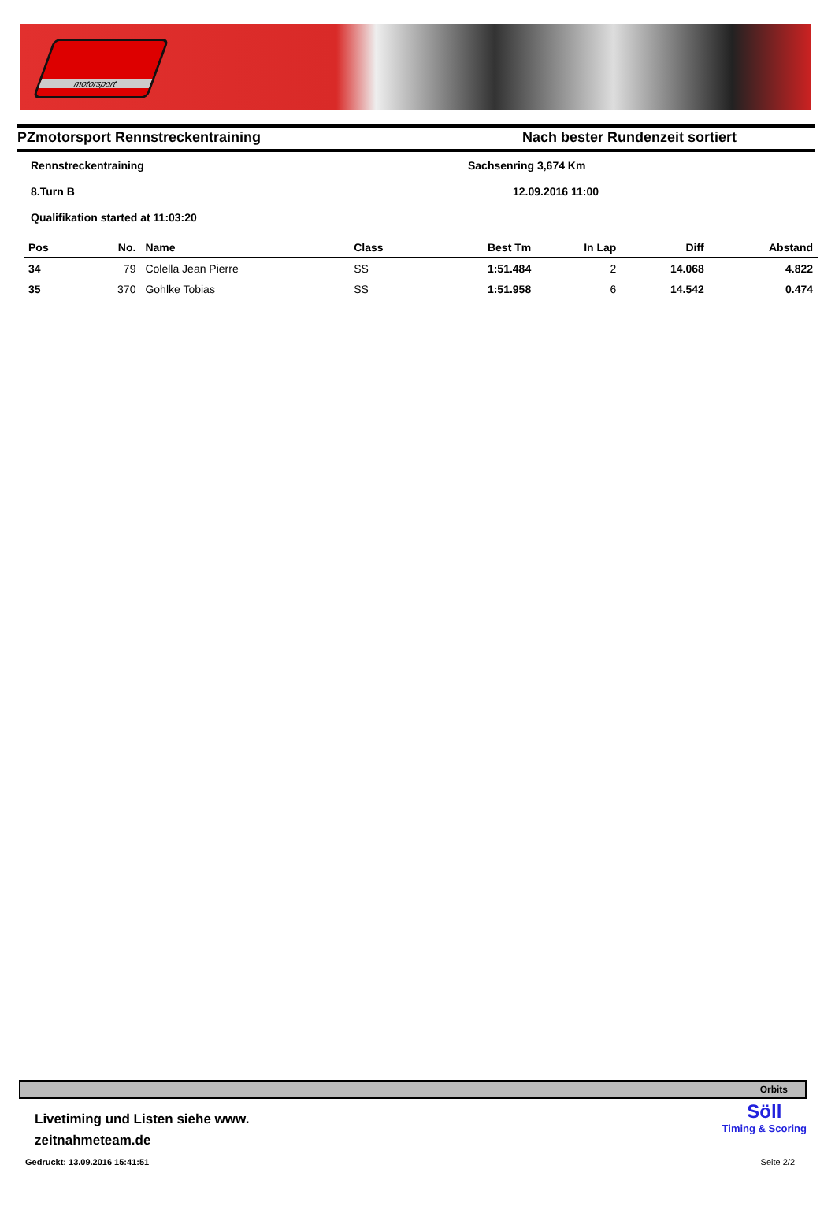motorsport
PZmotorsport Rennstreckentraining
Nach bester Rundenzeit sortiert
Rennstreckentraining Sachsenring 3,674 Km
8.Turn B 12.09.2016 11:00
Qualifikation started at 11:03:20
| Pos | No. | Name | Class | Best Tm | In Lap | Diff | Abstand |
| --- | --- | --- | --- | --- | --- | --- | --- |
| 34 | 79 | Colella Jean Pierre | SS | 1:51.484 | 2 | 14.068 | 4.822 |
| 35 | 370 | Gohlke Tobias | SS | 1:51.958 | 6 | 14.542 | 0.474 |
Orbits
Livetiming und Listen siehe www.
zeitnahmeteam.de
Gedruckt: 13.09.2016 15:41:51
Söll
Timing & Scoring
Seite 2/2